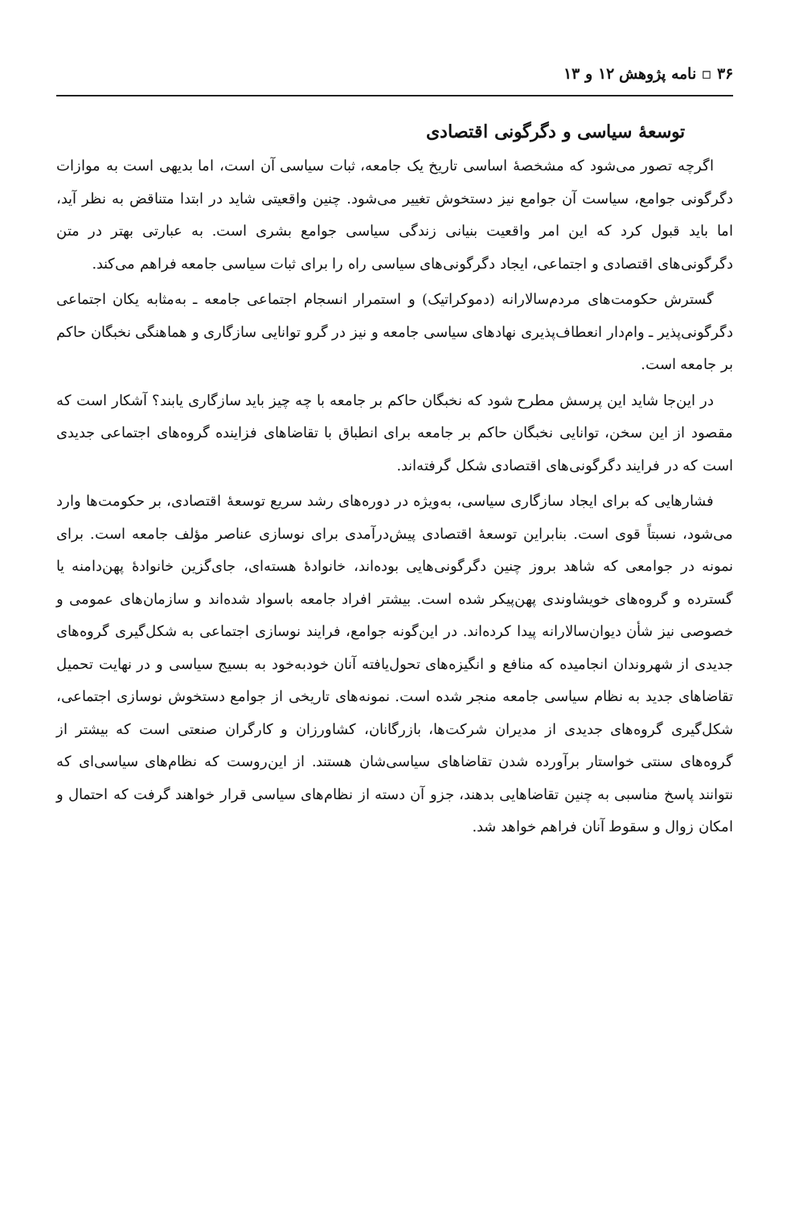۳۶ ▫ نامه پژوهش ۱۲ و ۱۳
توسعهٔ سیاسی و دگرگونی اقتصادی
اگرچه تصور می‌شود که مشخصهٔ اساسی تاریخ یک جامعه، ثبات سیاسی آن است، اما بدیهی است به موازات دگرگونی جوامع، سیاست آن جوامع نیز دستخوش تغییر می‌شود. چنین واقعیتی شاید در ابتدا متناقض به نظر آید، اما باید قبول کرد که این امر واقعیت بنیانی زندگی سیاسی جوامع بشری است. به عبارتی بهتر در متن دگرگونی‌های اقتصادی و اجتماعی، ایجاد دگرگونی‌های سیاسی راه را برای ثبات سیاسی جامعه فراهم می‌کند.
گسترش حکومت‌های مردم‌سالارانه (دموکراتیک) و استمرار انسجام اجتماعی جامعه ـ به‌مثابه یکان اجتماعی دگرگونی‌پذیر ـ وام‌دار انعطاف‌پذیری نهادهای سیاسی جامعه و نیز در گرو توانایی سازگاری و هماهنگی نخبگان حاکم بر جامعه است.
در این‌جا شاید این پرسش مطرح شود که نخبگان حاکم بر جامعه با چه چیز باید سازگاری یابند؟ آشکار است که مقصود از این سخن، توانایی نخبگان حاکم بر جامعه برای انطباق با تقاضاهای فزاینده گروه‌های اجتماعی جدیدی است که در فرایند دگرگونی‌های اقتصادی شکل گرفته‌اند.
فشارهایی که برای ایجاد سازگاری سیاسی، به‌ویژه در دوره‌های رشد سریع توسعهٔ اقتصادی، بر حکومت‌ها وارد می‌شود، نسبتاً قوی است. بنابراین توسعهٔ اقتصادی پیش‌درآمدی برای نوسازی عناصر مؤلف جامعه است. برای نمونه در جوامعی که شاهد بروز چنین دگرگونی‌هایی بوده‌اند، خانوادهٔ هسته‌ای، جای‌گزین خانوادهٔ پهن‌دامنه یا گسترده و گروه‌های خویشاوندی پهن‌پیکر شده است. بیشتر افراد جامعه باسواد شده‌اند و سازمان‌های عمومی و خصوصی نیز شأن دیوان‌سالارانه پیدا کرده‌اند. در این‌گونه جوامع، فرایند نوسازی اجتماعی به شکل‌گیری گروه‌های جدیدی از شهروندان انجامیده که منافع و انگیزه‌های تحول‌یافته آنان خودبه‌خود به بسیج سیاسی و در نهایت تحمیل تقاضاهای جدید به نظام سیاسی جامعه منجر شده است. نمونه‌های تاریخی از جوامع دستخوش نوسازی اجتماعی، شکل‌گیری گروه‌های جدیدی از مدیران شرکت‌ها، بازرگانان، کشاورزان و کارگران صنعتی است که بیشتر از گروه‌های سنتی خواستار برآورده شدن تقاضاهای سیاسی‌شان هستند. از این‌روست که نظام‌های سیاسی‌ای که نتوانند پاسخ مناسبی به چنین تقاضاهایی بدهند، جزو آن دسته از نظام‌های سیاسی قرار خواهند گرفت که احتمال و امکان زوال و سقوط آنان فراهم خواهد شد.